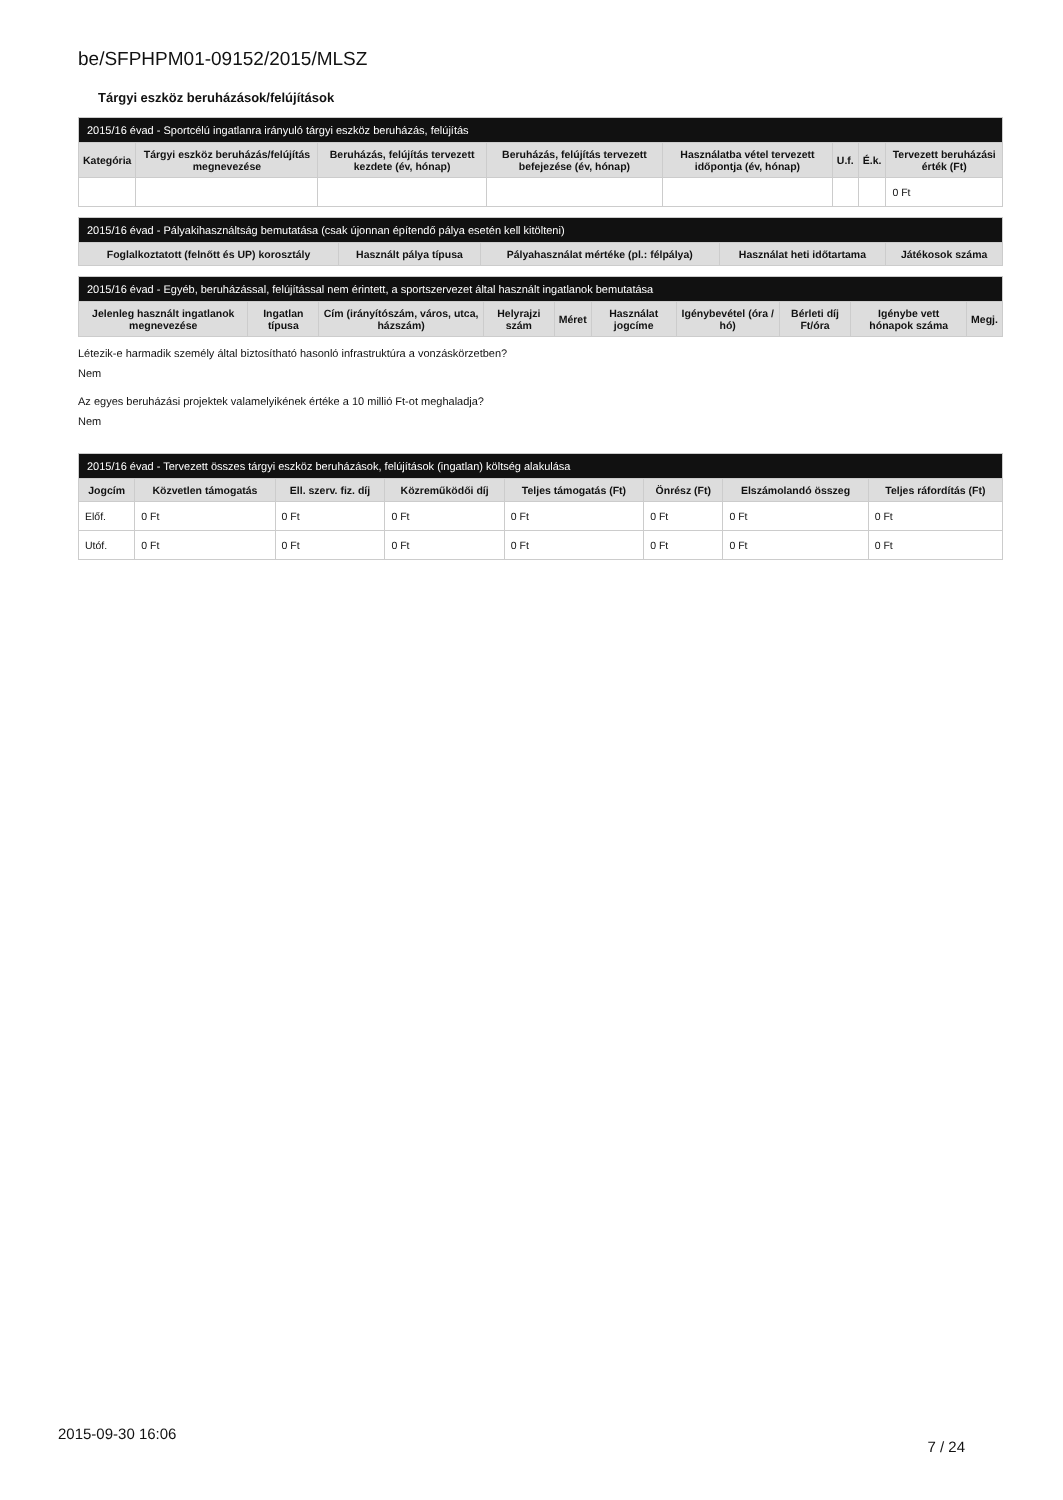be/SFPHPM01-09152/2015/MLSZ
Tárgyi eszköz beruházások/felújítások
| 2015/16 évad - Sportcélú ingatlanra irányuló tárgyi eszköz beruházás, felújítás | | | | | | | |
| --- | --- | --- | --- | --- | --- | --- | --- |
| Kategória | Tárgyi eszköz beruházás/felújítás megnevezése | Beruházás, felújítás tervezett kezdete (év, hónap) | Beruházás, felújítás tervezett befejezése (év, hónap) | Használatba vétel tervezett időpontja (év, hónap) | U.f. | É.k. | Tervezett beruházási érték (Ft) |
| | | | | | | | 0 Ft |
| 2015/16 évad - Pályakihasználtság bemutatása (csak újonnan építendő pálya esetén kell kitölteni) | | | | |
| --- | --- | --- | --- | --- |
| Foglalkoztatott (felnőtt és UP) korosztály | Használt pálya típusa | Pályahasználat mértéke (pl.: félpálya) | Használat heti időtartama | Játékosok száma |
| 2015/16 évad - Egyéb, beruházással, felújítással nem érintett, a sportszervezet által használt ingatlanok bemutatása | | | | | | | | | |
| --- | --- | --- | --- | --- | --- | --- | --- | --- | --- |
| Jelenleg használt ingatlanok megnevezése | Ingatlan típusa | Cím (irányítószám, város, utca, házszám) | Helyrajzi szám | Méret | Használat jogcíme | Igénybevétel (óra / hó) | Bérleti díj Ft/óra | Igénybe vett hónapok száma | Megj. |
Létezik-e harmadik személy által biztosítható hasonló infrastruktúra a vonzáskörzetben?
Nem
Az egyes beruházási projektek valamelyikének értéke a 10 millió Ft-ot meghaladja?
Nem
| 2015/16 évad - Tervezett összes tárgyi eszköz beruházások, felújítások (ingatlan) költség alakulása | | | | | | | |
| --- | --- | --- | --- | --- | --- | --- | --- |
| Jogcím | Közvetlen támogatás | Ell. szerv. fiz. díj | Közreműködői díj | Teljes támogatás (Ft) | Önrész (Ft) | Elszámolandó összeg | Teljes ráfordítás (Ft) |
| Előf. | 0 Ft | 0 Ft | 0 Ft | 0 Ft | 0 Ft | 0 Ft | 0 Ft |
| Utóf. | 0 Ft | 0 Ft | 0 Ft | 0 Ft | 0 Ft | 0 Ft | 0 Ft |
2015-09-30 16:06
7 / 24